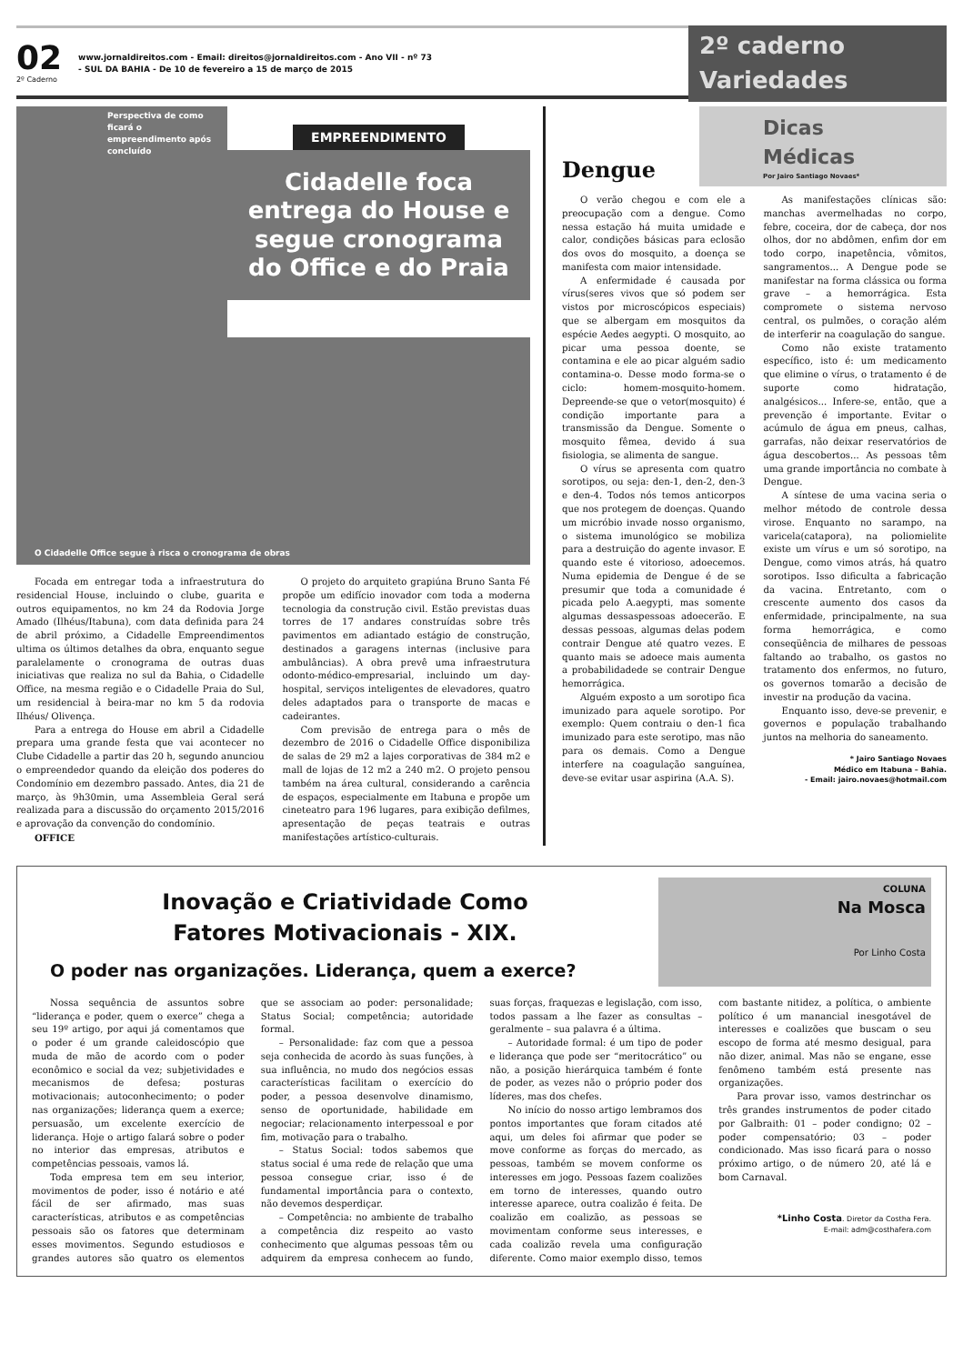02
2º Caderno
www.jornaldireitos.com - Email: direitos@jornaldireitos.com - Ano VII - nº 73
- SUL DA BAHIA - De 10 de fevereiro a 15 de março de 2015
2º caderno Variedades
Perspectiva de como ficará o empreendimento após concluído
EMPREENDIMENTO
Cidadelle foca entrega do House e segue cronograma do Office e do Praia
O Cidadelle Office segue à risca o cronograma de obras
Focada em entregar toda a infraestrutura do residencial House, incluindo o clube, guarita e outros equipamentos, no km 24 da Rodovia Jorge Amado (Ilhéus/Itabuna), com data definida para 24 de abril próximo, a Cidadelle Empreendimentos ultima os últimos detalhes da obra, enquanto segue paralelamente o cronograma de outras duas iniciativas que realiza no sul da Bahia, o Cidadelle Office, na mesma região e o Cidadelle Praia do Sul, um residencial à beira-mar no km 5 da rodovia Ilhéus/ Olivença.
Para a entrega do House em abril a Cidadelle prepara uma grande festa que vai acontecer no Clube Cidadelle a partir das 20 h, segundo anunciou o empreendedor quando da eleição dos poderes do Condomínio em dezembro passado. Antes, dia 21 de março, às 9h30min, uma Assembleia Geral será realizada para a discussão do orçamento 2015/2016 e aprovação da convenção do condomínio.
OFFICE
O projeto do arquiteto grapiúna Bruno Santa Fé propõe um edifício inovador com toda a moderna tecnologia da construção civil. Estão previstas duas torres de 17 andares construídas sobre três pavimentos em adiantado estágio de construção, destinados a garagens internas (inclusive para ambulâncias). A obra prevê uma infraestrutura odonto-médico-empresarial, incluindo um day-hospital, serviços inteligentes de elevadores, quatro deles adaptados para o transporte de macas e cadeirantes.
Com previsão de entrega para o mês de dezembro de 2016 o Cidadelle Office disponibiliza de salas de 29 m2 a lajes corporativas de 384 m2 e mall de lojas de 12 m2 a 240 m2. O projeto pensou também na área cultural, considerando a carência de espaços, especialmente em Itabuna e propõe um cineteatro para 196 lugares, para exibição defilmes, apresentação de peças teatrais e outras manifestações artístico-culturais.
Dengue
Dicas Médicas
Por Jairo Santiago Novaes*
O verão chegou e com ele a preocupação com a dengue. Como nessa estação há muita umidade e calor, condições básicas para eclosão dos ovos do mosquito, a doença se manifesta com maior intensidade.
A enfermidade é causada por vírus(seres vivos que só podem ser vistos por microscópicos especiais) que se albergam em mosquitos da espécie Aedes aegypti. O mosquito, ao picar uma pessoa doente, se contamina e ele ao picar alguém sadio contamina-o. Desse modo forma-se o ciclo: homem-mosquito-homem. Depreende-se que o vetor(mosquito) é condição importante para a transmissão da Dengue. Somente o mosquito fêmea, devido á sua fisiologia, se alimenta de sangue.
O vírus se apresenta com quatro sorotipos, ou seja: den-1, den-2, den-3 e den-4. Todos nós temos anticorpos que nos protegem de doenças. Quando um micróbio invade nosso organismo, o sistema imunológico se mobiliza para a destruição do agente invasor. E quando este é vitorioso, adoecemos. Numa epidemia de Dengue é de se presumir que toda a comunidade é picada pelo A.aegypti, mas somente algumas dessaspessoas adoecerão. E dessas pessoas, algumas delas podem contrair Dengue até quatro vezes. E quanto mais se adoece mais aumenta a probabilidadede se contrair Dengue hemorrágica.
Alguém exposto a um sorotipo fica imunizado para aquele sorotipo. Por exemplo: Quem contraiu o den-1 fica imunizado para este serotipo, mas não para os demais. Como a Dengue interfere na coagulação sanguínea, deve-se evitar usar aspirina (A.A. S).
As manifestações clínicas são: manchas avermelhadas no corpo, febre, coceira, dor de cabeça, dor nos olhos, dor no abdômen, enfim dor em todo corpo, inapetência, vômitos, sangramentos... A Dengue pode se manifestar na forma clássica ou forma grave – a hemorrágica. Esta compromete o sistema nervoso central, os pulmões, o coração além de interferir na coagulação do sangue.
Como não existe tratamento específico, isto é: um medicamento que elimine o vírus, o tratamento é de suporte como hidratação, analgésicos... Infere-se, então, que a prevenção é importante. Evitar o acúmulo de água em pneus, calhas, garrafas, não deixar reservatórios de água descobertos... As pessoas têm uma grande importância no combate à Dengue.
A síntese de uma vacina seria o melhor método de controle dessa virose. Enquanto no sarampo, na varicela(catapora), na poliomielite existe um vírus e um só sorotipo, na Dengue, como vimos atrás, há quatro sorotipos. Isso dificulta a fabricação da vacina. Entretanto, com o crescente aumento dos casos da enfermidade, principalmente, na sua forma hemorrágica, e como conseqüência de milhares de pessoas faltando ao trabalho, os gastos no tratamento dos enfermos, no futuro, os governos tomarão a decisão de investir na produção da vacina.
Enquanto isso, deve-se prevenir, e governos e população trabalhando juntos na melhoria do saneamento.
* Jairo Santiago Novaes
Médico em Itabuna – Bahia.
- Email: jairo.novaes@hotmail.com
Inovação e Criatividade Como
Fatores Motivacionais - XIX.
O poder nas organizações. Liderança, quem a exerce?
COLUNA
Na Mosca
Por Linho Costa
Nossa sequência de assuntos sobre “liderança e poder, quem o exerce” chega a seu 19º artigo, por aqui já comentamos que o poder é um grande caleidoscópio que muda de mão de acordo com o poder econômico e social da vez; subjetividades e mecanismos de defesa; posturas motivacionais; autoconhecimento; o poder nas organizações; liderança quem a exerce; persuasão, um excelente exercício de liderança. Hoje o artigo falará sobre o poder no interior das empresas, atributos e competências pessoais, vamos lá.
Toda empresa tem em seu interior, movimentos de poder, isso é notário e até fácil de ser afirmado, mas suas características, atributos e as competências pessoais são os fatores que determinam esses movimentos. Segundo estudiosos e grandes autores são quatro os elementos que se associam ao poder: personalidade; Status Social; competência; autoridade formal.
– Personalidade: faz com que a pessoa seja conhecida de acordo às suas funções, à sua influência, no mudo dos negócios essas características facilitam o exercício do poder, a pessoa desenvolve dinamismo, senso de oportunidade, habilidade em negociar; relacionamento interpessoal e por fim, motivação para o trabalho.
– Status Social: todos sabemos que status social é uma rede de relação que uma pessoa consegue criar, isso é de fundamental importância para o contexto, não devemos desperdiçar.
– Competência: no ambiente de trabalho a competência diz respeito ao vasto conhecimento que algumas pessoas têm ou adquirem da empresa conhecem ao fundo, suas forças, fraquezas e legislação, com isso, todos passam a lhe fazer as consultas – geralmente – sua palavra é a última.
– Autoridade formal: é um tipo de poder e liderança que pode ser “meritocrático” ou não, a posição hierárquica também é fonte de poder, as vezes não o próprio poder dos líderes, mas dos chefes.
No início do nosso artigo lembramos dos pontos importantes que foram citados até aqui, um deles foi afirmar que poder se move conforme as forças do mercado, as pessoas, também se movem conforme os interesses em jogo. Pessoas fazem coalizões em torno de interesses, quando outro interesse aparece, outra coalizão é feita. De coalizão em coalizão, as pessoas se movimentam conforme seus interesses, e cada coalizão revela uma configuração diferente. Como maior exemplo disso, temos com bastante nitidez, a política, o ambiente político é um manancial inesgotável de interesses e coalizões que buscam o seu escopo de forma até mesmo desigual, para não dizer, animal. Mas não se engane, esse fenômeno também está presente nas organizações.
Para provar isso, vamos destrinchar os três grandes instrumentos de poder citado por Galbraith: 01 – poder condigno; 02 – poder compensatório; 03 – poder condicionado. Mas isso ficará para o nosso próximo artigo, o de número 20, até lá e bom Carnaval.
*Linho Costa. Diretor da Costha Fera.
E-mail: adm@costhafera.com